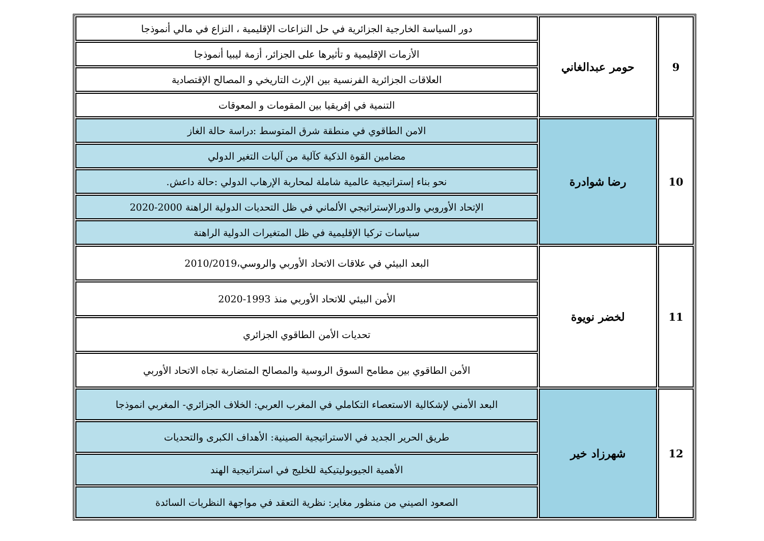| 9 | حومر عبدالغاني | دور السياسة الخارجية الجزائرية في حل النزاعات الإقليمية ، النزاع في مالي أنموذجا |
| | | الأزمات الإقليمية و تأثيرها على الجزائر، أزمة ليبيا أنموذجا |
| | | العلاقات الجزائرية الفرنسية بين الإرث التاريخي و المصالح الإقتصادية |
| | | التنمية في إفريقيا بين المقومات و المعوقات |
| 10 | رضا شوادرة | الامن الطاقوي في منطقة شرق المتوسط :دراسة حالة الغاز |
| | | مضامين القوة الذكية كآلية من آليات التغير الدولي |
| | | نحو بناء إستراتيجية عالمية شاملة لمحاربة الإرهاب الدولي :حالة داعش. |
| | | الإتحاد الأوروبي والدورالإستراتيجي الألماني في ظل التحديات الدولية الراهنة 2000-2020 |
| | | سياسات تركيا الإقليمية في ظل المتغيرات الدولية الراهنة |
| 11 | لخضر نويوة | البعد البيئي في علاقات الاتحاد الأوربي والروسي،2010/2019 |
| | | الأمن البيئي للاتحاد الأوربي منذ 1993-2020 |
| | | تحديات الأمن الطاقوي الجزائري |
| | | الأمن الطاقوي بين مطامح السوق الروسية والمصالح المتضاربة تجاه الاتحاد الأوربي |
| 12 | شهرزاد خير | البعد الأمني لإشكالية الاستعصاء التكاملي في المغرب العربي: الخلاف الجزائري- المغربي انموذجا |
| | | طريق الحرير الجديد في الاستراتيجية الصينية: الأهداف الكبرى والتحديات |
| | | الأهمية الجيوبوليتيكية للخليج في استراتيجية الهند |
| | | الصعود الصيني من منظور مغاير: نظرية التعقد في مواجهة النظريات السائدة |